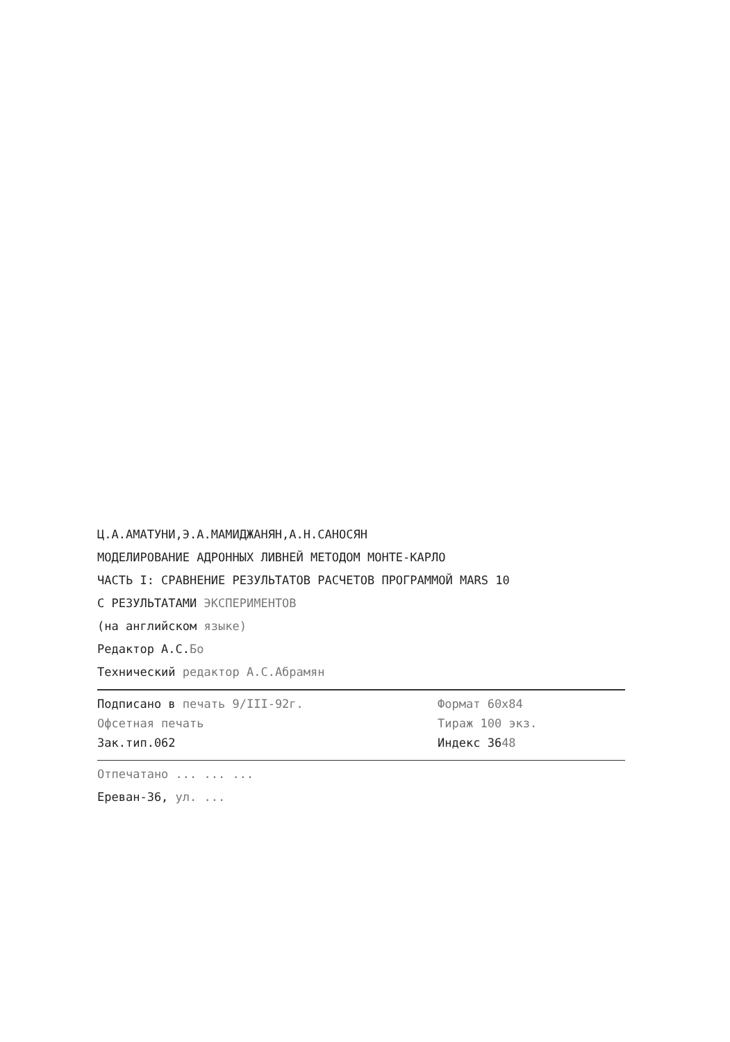Ц.А.АМАТУНИ,Э.А.МАМИДЖАНЯН,А.Н.САНОСЯН
МОДЕЛИРОВАНИЕ АДРОННЫХ ЛИВНЕЙ МЕТОДОМ МОНТЕ-КАРЛО
ЧАСТЬ I: СРАВНЕНИЕ РЕЗУЛЬТАТОВ РАСЧЕТОВ ПРОГРАММОЙ MARS 10
С РЕЗУЛЬТАТАМИ ЭКСПЕРИМЕНТОВ
(на английском языке)
Редактор А.С.Бо
Технический редактор А.С.Абрамян
Подписано в печать 9/III-92г. Формат 60х84
Офсетная печать Тираж 100 экз.
Зак.тип.062 Индекс 3648
Отпечатано ... ... ...
Ереван-36, ул. ...